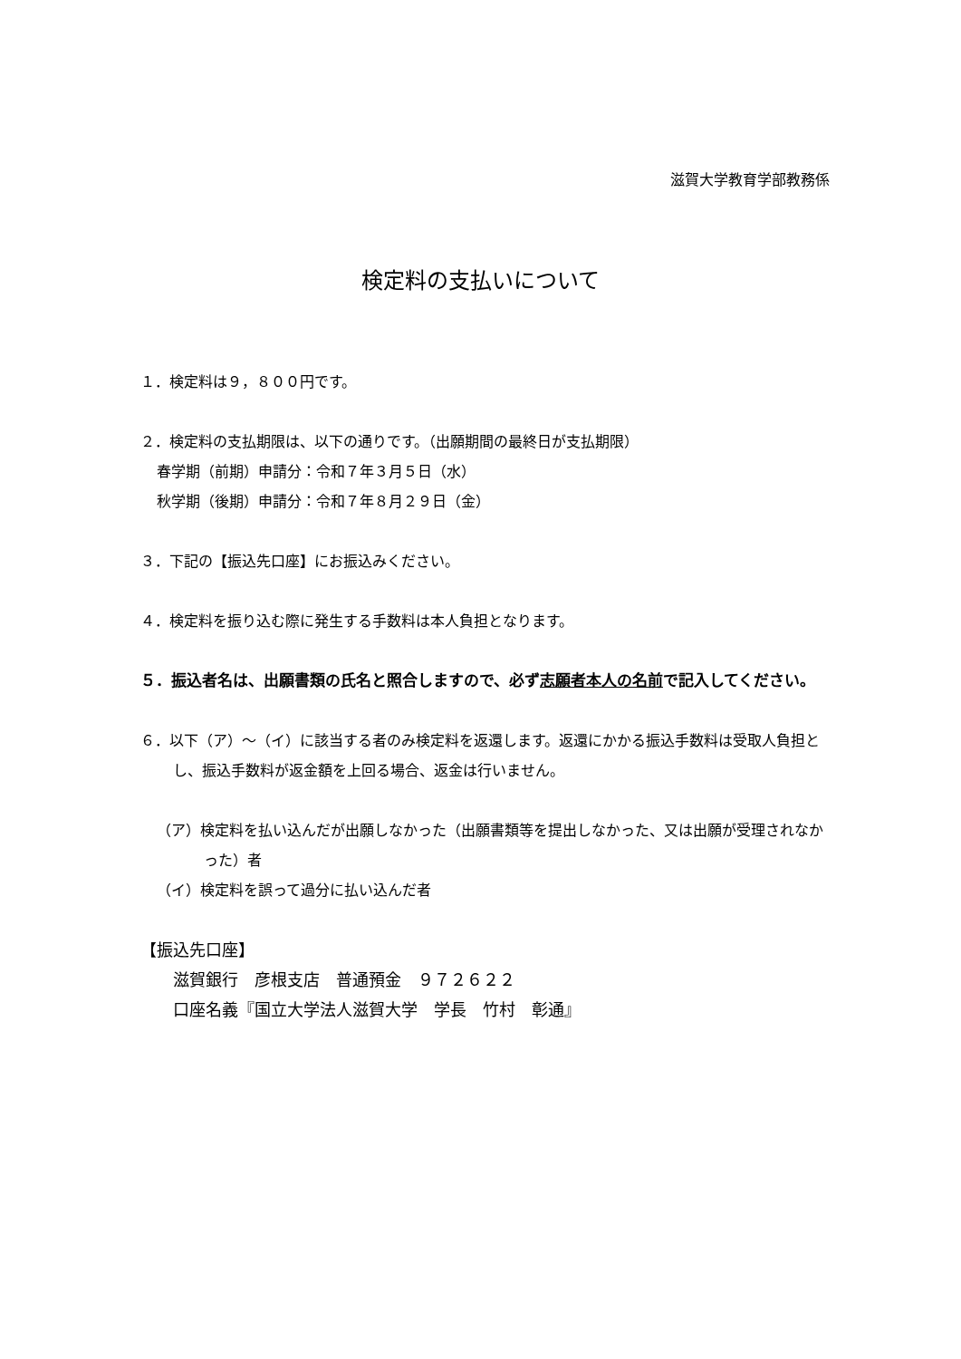滋賀大学教育学部教務係
検定料の支払いについて
１．検定料は９，８００円です。
２．検定料の支払期限は、以下の通りです。（出願期間の最終日が支払期限）
春学期（前期）申請分：令和７年３月５日（水）
秋学期（後期）申請分：令和７年８月２９日（金）
３．下記の【振込先口座】にお振込みください。
４．検定料を振り込む際に発生する手数料は本人負担となります。
５．振込者名は、出願書類の氏名と照合しますので、必ず志願者本人の名前で記入してください。
６．以下（ア）～（イ）に該当する者のみ検定料を返還します。返還にかかる振込手数料は受取人負担とし、振込手数料が返金額を上回る場合、返金は行いません。
（ア）検定料を払い込んだが出願しなかった（出願書類等を提出しなかった、又は出願が受理されなかった）者
（イ）検定料を誤って過分に払い込んだ者
【振込先口座】
滋賀銀行　彦根支店　普通預金　９７２６２２
口座名義『国立大学法人滋賀大学　学長　竹村　彰通』